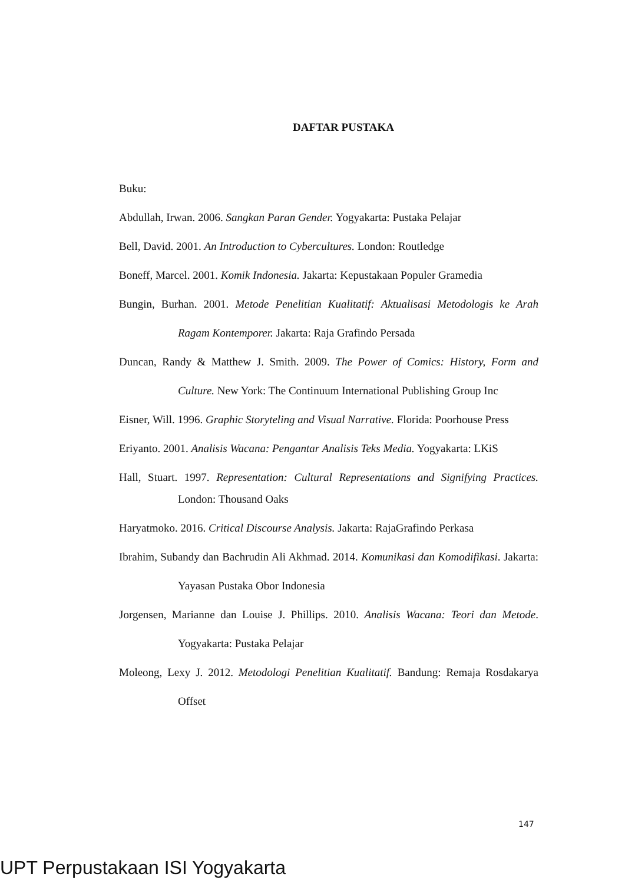DAFTAR PUSTAKA
Buku:
Abdullah, Irwan. 2006. Sangkan Paran Gender. Yogyakarta: Pustaka Pelajar
Bell, David. 2001. An Introduction to Cybercultures. London: Routledge
Boneff, Marcel. 2001. Komik Indonesia. Jakarta: Kepustakaan Populer Gramedia
Bungin, Burhan. 2001. Metode Penelitian Kualitatif: Aktualisasi Metodologis ke Arah Ragam Kontemporer. Jakarta: Raja Grafindo Persada
Duncan, Randy & Matthew J. Smith. 2009. The Power of Comics: History, Form and Culture. New York: The Continuum International Publishing Group Inc
Eisner, Will. 1996. Graphic Storyteling and Visual Narrative. Florida: Poorhouse Press
Eriyanto. 2001. Analisis Wacana: Pengantar Analisis Teks Media. Yogyakarta: LKiS
Hall, Stuart. 1997. Representation: Cultural Representations and Signifying Practices. London: Thousand Oaks
Haryatmoko. 2016. Critical Discourse Analysis. Jakarta: RajaGrafindo Perkasa
Ibrahim, Subandy dan Bachrudin Ali Akhmad. 2014. Komunikasi dan Komodifikasi. Jakarta: Yayasan Pustaka Obor Indonesia
Jorgensen, Marianne dan Louise J. Phillips. 2010. Analisis Wacana: Teori dan Metode. Yogyakarta: Pustaka Pelajar
Moleong, Lexy J. 2012. Metodologi Penelitian Kualitatif. Bandung: Remaja Rosdakarya Offset
147
UPT Perpustakaan ISI Yogyakarta